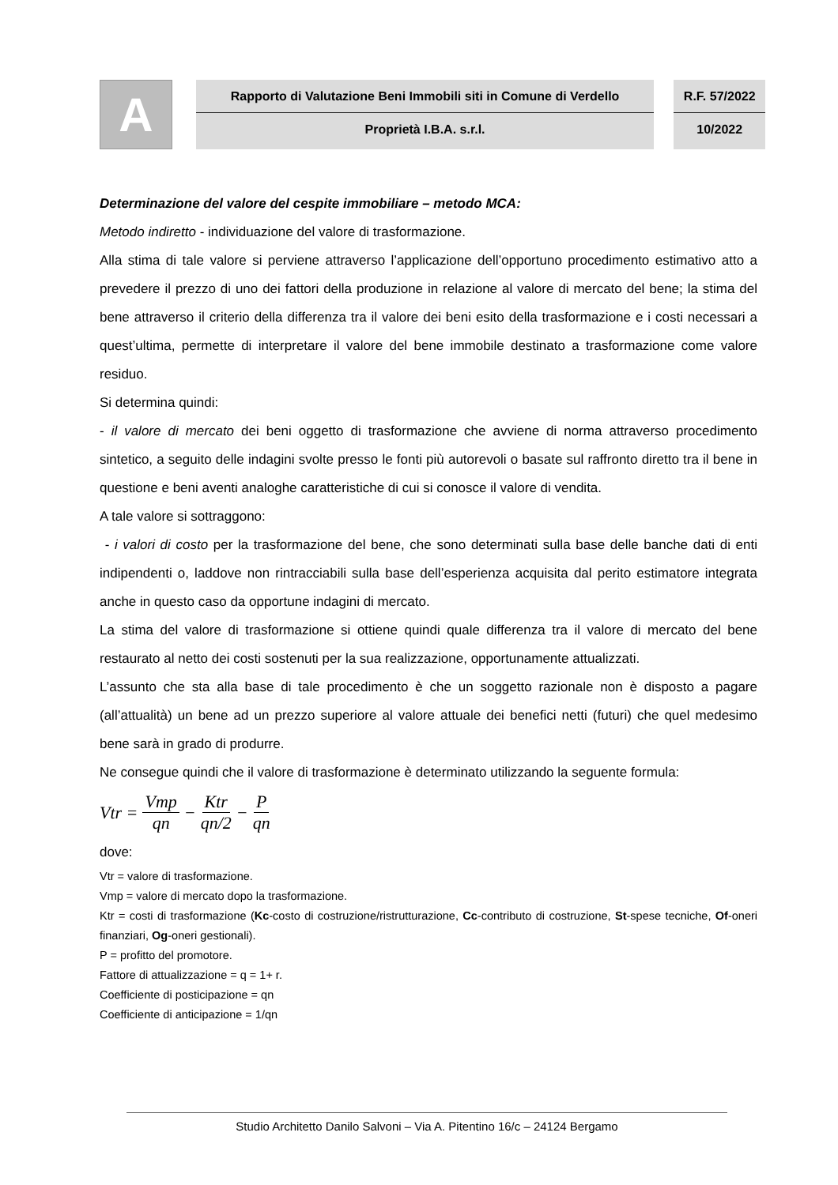A
Rapporto di Valutazione Beni Immobili siti in Comune di Verdello
Proprietà I.B.A. s.r.l.
R.F. 57/2022
10/2022
Determinazione del valore del cespite immobiliare – metodo MCA:
Metodo indiretto - individuazione del valore di trasformazione.
Alla stima di tale valore si perviene attraverso l’applicazione dell’opportuno procedimento estimativo atto a prevedere il prezzo di uno dei fattori della produzione in relazione al valore di mercato del bene; la stima del bene attraverso il criterio della differenza tra il valore dei beni esito della trasformazione e i costi necessari a quest’ultima, permette di interpretare il valore del bene immobile destinato a trasformazione come valore residuo.
Si determina quindi:
- il valore di mercato dei beni oggetto di trasformazione che avviene di norma attraverso procedimento sintetico, a seguito delle indagini svolte presso le fonti più autorevoli o basate sul raffronto diretto tra il bene in questione e beni aventi analoghe caratteristiche di cui si conosce il valore di vendita.
A tale valore si sottraggono:
- i valori di costo per la trasformazione del bene, che sono determinati sulla base delle banche dati di enti indipendenti o, laddove non rintracciabili sulla base dell’esperienza acquisita dal perito estimatore integrata anche in questo caso da opportune indagini di mercato.
La stima del valore di trasformazione si ottiene quindi quale differenza tra il valore di mercato del bene restaurato al netto dei costi sostenuti per la sua realizzazione, opportunamente attualizzati.
L’assunto che sta alla base di tale procedimento è che un soggetto razionale non è disposto a pagare (all’attualità) un bene ad un prezzo superiore al valore attuale dei benefici netti (futuri) che quel medesimo bene sarà in grado di produrre.
Ne consegue quindi che il valore di trasformazione è determinato utilizzando la seguente formula:
Vtr = Vmp qn − Ktr qn/2 − P qn
dove:
Vtr = valore di trasformazione.
Vmp = valore di mercato dopo la trasformazione.
Ktr = costi di trasformazione (Kc-costo di costruzione/ristrutturazione, Cc-contributo di costruzione, St-spese tecniche, Of-oneri finanziari, Og-oneri gestionali).
P = profitto del promotore.
Fattore di attualizzazione = q = 1+ r.
Coefficiente di posticipazione = qn
Coefficiente di anticipazione = 1/qn
Studio Architetto Danilo Salvoni – Via A. Pitentino 16/c – 24124 Bergamo